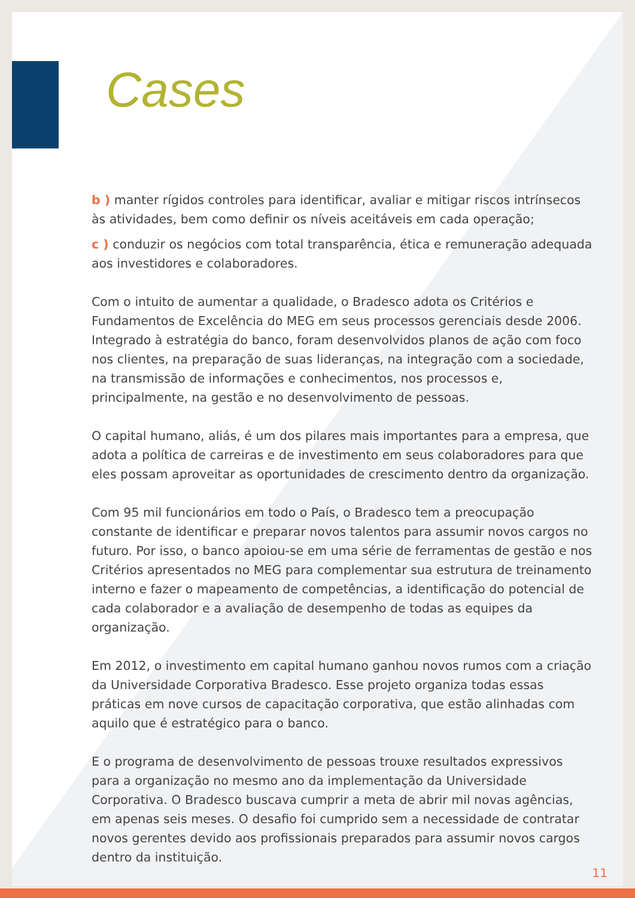Cases
b ) manter rígidos controles para identificar, avaliar e mitigar riscos intrínsecos às atividades, bem como definir os níveis aceitáveis em cada operação;
c ) conduzir os negócios com total transparência, ética e remuneração adequada aos investidores e colaboradores.
Com o intuito de aumentar a qualidade, o Bradesco adota os Critérios e Fundamentos de Excelência do MEG em seus processos gerenciais desde 2006. Integrado à estratégia do banco, foram desenvolvidos planos de ação com foco nos clientes, na preparação de suas lideranças, na integração com a sociedade, na transmissão de informações e conhecimentos, nos processos e, principalmente, na gestão e no desenvolvimento de pessoas.
O capital humano, aliás, é um dos pilares mais importantes para a empresa, que adota a política de carreiras e de investimento em seus colaboradores para que eles possam aproveitar as oportunidades de crescimento dentro da organização.
Com 95 mil funcionários em todo o País, o Bradesco tem a preocupação constante de identificar e preparar novos talentos para assumir novos cargos no futuro. Por isso, o banco apoiou-se em uma série de ferramentas de gestão e nos Critérios apresentados no MEG para complementar sua estrutura de treinamento interno e fazer o mapeamento de competências, a identificação do potencial de cada colaborador e a avaliação de desempenho de todas as equipes da organização.
Em 2012, o investimento em capital humano ganhou novos rumos com a criação da Universidade Corporativa Bradesco. Esse projeto organiza todas essas práticas em nove cursos de capacitação corporativa, que estão alinhadas com aquilo que é estratégico para o banco.
E o programa de desenvolvimento de pessoas trouxe resultados expressivos para a organização no mesmo ano da implementação da Universidade Corporativa. O Bradesco buscava cumprir a meta de abrir mil novas agências, em apenas seis meses. O desafio foi cumprido sem a necessidade de contratar novos gerentes devido aos profissionais preparados para assumir novos cargos dentro da instituição.
11